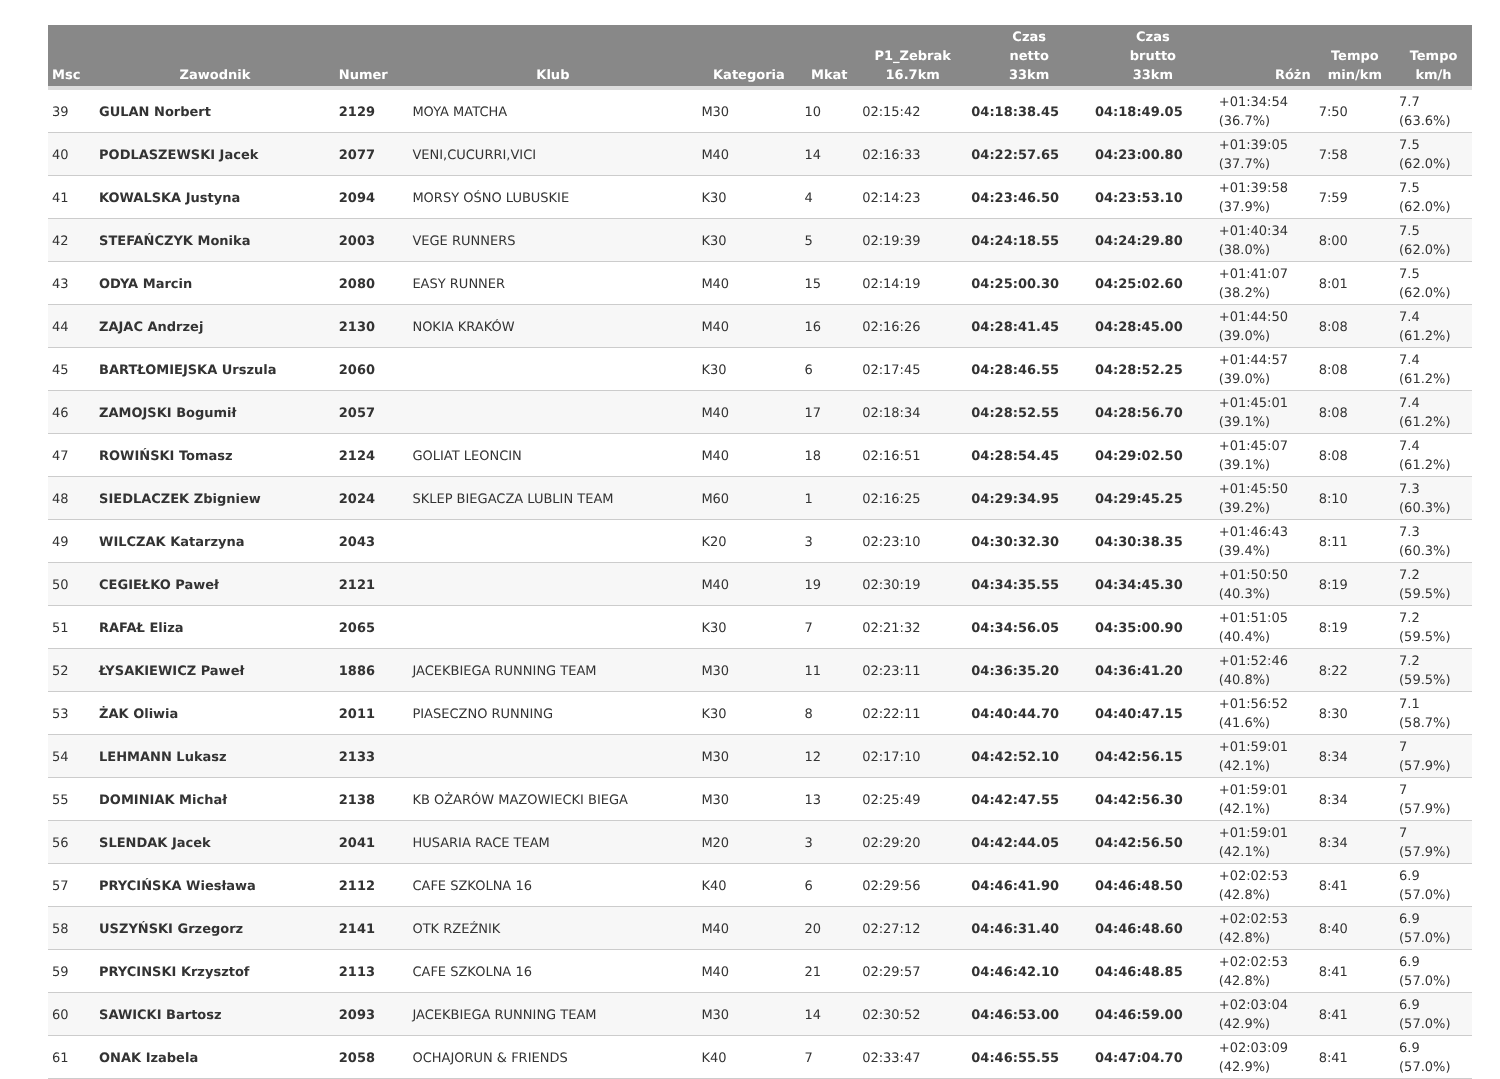| Msc | Zawodnik | Numer | Klub | Kategoria | Mkat | P1_Zebrak 16.7km | Czas netto 33km | Czas brutto 33km | Różn | Tempo min/km | Tempo km/h |
| --- | --- | --- | --- | --- | --- | --- | --- | --- | --- | --- | --- |
| 39 | GULAN Norbert | 2129 | MOYA MATCHA | M30 | 10 | 02:15:42 | 04:18:38.45 | 04:18:49.05 | +01:34:54 (36.7%) | 7:50 | 7.7 (63.6%) |
| 40 | PODLASZEWSKI Jacek | 2077 | VENI,CUCURRI,VICI | M40 | 14 | 02:16:33 | 04:22:57.65 | 04:23:00.80 | +01:39:05 (37.7%) | 7:58 | 7.5 (62.0%) |
| 41 | KOWALSKA Justyna | 2094 | MORSY OŚNO LUBUSKIE | K30 | 4 | 02:14:23 | 04:23:46.50 | 04:23:53.10 | +01:39:58 (37.9%) | 7:59 | 7.5 (62.0%) |
| 42 | STEFAŃCZYK Monika | 2003 | VEGE RUNNERS | K30 | 5 | 02:19:39 | 04:24:18.55 | 04:24:29.80 | +01:40:34 (38.0%) | 8:00 | 7.5 (62.0%) |
| 43 | ODYA Marcin | 2080 | EASY RUNNER | M40 | 15 | 02:14:19 | 04:25:00.30 | 04:25:02.60 | +01:41:07 (38.2%) | 8:01 | 7.5 (62.0%) |
| 44 | ZAJAC Andrzej | 2130 | NOKIA KRAKÓW | M40 | 16 | 02:16:26 | 04:28:41.45 | 04:28:45.00 | +01:44:50 (39.0%) | 8:08 | 7.4 (61.2%) |
| 45 | BARTŁOMIEJSKA Urszula | 2060 | | K30 | 6 | 02:17:45 | 04:28:46.55 | 04:28:52.25 | +01:44:57 (39.0%) | 8:08 | 7.4 (61.2%) |
| 46 | ZAMOJSKI Bogumił | 2057 | | M40 | 17 | 02:18:34 | 04:28:52.55 | 04:28:56.70 | +01:45:01 (39.1%) | 8:08 | 7.4 (61.2%) |
| 47 | ROWIŃSKI Tomasz | 2124 | GOLIAT LEONCIN | M40 | 18 | 02:16:51 | 04:28:54.45 | 04:29:02.50 | +01:45:07 (39.1%) | 8:08 | 7.4 (61.2%) |
| 48 | SIEDLACZEK Zbigniew | 2024 | SKLEP BIEGACZA LUBLIN TEAM | M60 | 1 | 02:16:25 | 04:29:34.95 | 04:29:45.25 | +01:45:50 (39.2%) | 8:10 | 7.3 (60.3%) |
| 49 | WILCZAK Katarzyna | 2043 | | K20 | 3 | 02:23:10 | 04:30:32.30 | 04:30:38.35 | +01:46:43 (39.4%) | 8:11 | 7.3 (60.3%) |
| 50 | CEGIEŁKO Paweł | 2121 | | M40 | 19 | 02:30:19 | 04:34:35.55 | 04:34:45.30 | +01:50:50 (40.3%) | 8:19 | 7.2 (59.5%) |
| 51 | RAFAŁ Eliza | 2065 | | K30 | 7 | 02:21:32 | 04:34:56.05 | 04:35:00.90 | +01:51:05 (40.4%) | 8:19 | 7.2 (59.5%) |
| 52 | ŁYSAKIEWICZ Paweł | 1886 | JACEKBIEGA RUNNING TEAM | M30 | 11 | 02:23:11 | 04:36:35.20 | 04:36:41.20 | +01:52:46 (40.8%) | 8:22 | 7.2 (59.5%) |
| 53 | ŻAK Oliwia | 2011 | PIASECZNO RUNNING | K30 | 8 | 02:22:11 | 04:40:44.70 | 04:40:47.15 | +01:56:52 (41.6%) | 8:30 | 7.1 (58.7%) |
| 54 | LEHMANN Lukasz | 2133 | | M30 | 12 | 02:17:10 | 04:42:52.10 | 04:42:56.15 | +01:59:01 (42.1%) | 8:34 | 7 (57.9%) |
| 55 | DOMINIAK Michał | 2138 | KB OŻARÓW MAZOWIECKI BIEGA | M30 | 13 | 02:25:49 | 04:42:47.55 | 04:42:56.30 | +01:59:01 (42.1%) | 8:34 | 7 (57.9%) |
| 56 | SLENDAK Jacek | 2041 | HUSARIA RACE TEAM | M20 | 3 | 02:29:20 | 04:42:44.05 | 04:42:56.50 | +01:59:01 (42.1%) | 8:34 | 7 (57.9%) |
| 57 | PRYCIŃSKA Wiesława | 2112 | CAFE SZKOLNA 16 | K40 | 6 | 02:29:56 | 04:46:41.90 | 04:46:48.50 | +02:02:53 (42.8%) | 8:41 | 6.9 (57.0%) |
| 58 | USZYŃSKI Grzegorz | 2141 | OTK RZEŹNIK | M40 | 20 | 02:27:12 | 04:46:31.40 | 04:46:48.60 | +02:02:53 (42.8%) | 8:40 | 6.9 (57.0%) |
| 59 | PRYCINSKI Krzysztof | 2113 | CAFE SZKOLNA 16 | M40 | 21 | 02:29:57 | 04:46:42.10 | 04:46:48.85 | +02:02:53 (42.8%) | 8:41 | 6.9 (57.0%) |
| 60 | SAWICKI Bartosz | 2093 | JACEKBIEGA RUNNING TEAM | M30 | 14 | 02:30:52 | 04:46:53.00 | 04:46:59.00 | +02:03:04 (42.9%) | 8:41 | 6.9 (57.0%) |
| 61 | ONAK Izabela | 2058 | OCHAJORUN & FRIENDS | K40 | 7 | 02:33:47 | 04:46:55.55 | 04:47:04.70 | +02:03:09 (42.9%) | 8:41 | 6.9 (57.0%) |